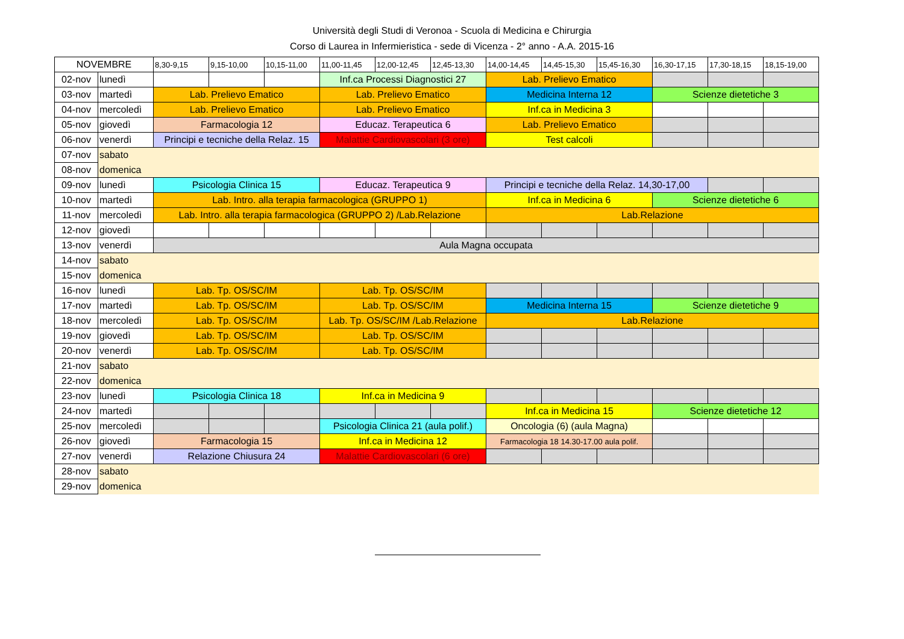Università degli Studi di Veronoa - Scuola di Medicina e Chirurgia
Corso di Laurea in Infermieristica - sede di Vicenza - 2° anno - A.A. 2015-16
| NOVEMBRE | | 8,30-9,15 | 9,15-10,00 | 10,15-11,00 | 11,00-11,45 | 12,00-12,45 | 12,45-13,30 | 14,00-14,45 | 14,45-15,30 | 15,45-16,30 | 16,30-17,15 | 17,30-18,15 | 18,15-19,00 |
| --- | --- | --- | --- | --- | --- | --- | --- | --- | --- | --- | --- | --- | --- |
| 02-nov | lunedì | | | | Inf.ca Processi Diagnostici 27 | | | Lab. Prelievo Ematico | | | | | |
| 03-nov | martedì | Lab. Prelievo Ematico | | | Lab. Prelievo Ematico | | | Medicina Interna 12 | | | Scienze dietetiche 3 | | |
| 04-nov | mercoledì | Lab. Prelievo Ematico | | | Lab. Prelievo Ematico | | | Inf.ca in Medicina 3 | | | | | |
| 05-nov | giovedì | Farmacologia 12 | | | Educaz. Terapeutica 6 | | | Lab. Prelievo Ematico | | | | | |
| 06-nov | venerdì | Principi e tecniche della Relaz. 15 | | | Malattie Cardiovascolari (3 ore) | | | Test calcoli | | | | | |
| 07-nov | sabato | | | | | | | | | | | | |
| 08-nov | domenica | | | | | | | | | | | | |
| 09-nov | lunedì | Psicologia Clinica 15 | | | Educaz. Terapeutica 9 | | | Principi e tecniche della Relaz. 14,30-17,00 | | | | | |
| 10-nov | martedì | Lab. Intro. alla terapia farmacologica (GRUPPO 1) | | | | | | Inf.ca in Medicina 6 | | | Scienze dietetiche 6 | | |
| 11-nov | mercoledì | Lab. Intro. alla terapia farmacologica (GRUPPO 2) /Lab.Relazione | | | | | | Lab.Relazione | | | | | |
| 12-nov | giovedì | | | | | | | | | | | | |
| 13-nov | venerdì | Aula Magna occupata | | | | | | | | | | | |
| 14-nov | sabato | | | | | | | | | | | | |
| 15-nov | domenica | | | | | | | | | | | | |
| 16-nov | lunedì | Lab. Tp. OS/SC/IM | | | Lab. Tp. OS/SC/IM | | | | | | | | |
| 17-nov | martedì | Lab. Tp. OS/SC/IM | | | Lab. Tp. OS/SC/IM | | | Medicina Interna 15 | | | Scienze dietetiche 9 | | |
| 18-nov | mercoledì | Lab. Tp. OS/SC/IM | | | Lab. Tp. OS/SC/IM /Lab.Relazione | | | Lab.Relazione | | | | | |
| 19-nov | giovedì | Lab. Tp. OS/SC/IM | | | Lab. Tp. OS/SC/IM | | | | | | | | |
| 20-nov | venerdì | Lab. Tp. OS/SC/IM | | | Lab. Tp. OS/SC/IM | | | | | | | | |
| 21-nov | sabato | | | | | | | | | | | | |
| 22-nov | domenica | | | | | | | | | | | | |
| 23-nov | lunedì | Psicologia Clinica 18 | | | Inf.ca in Medicina 9 | | | | | | | | |
| 24-nov | martedì | | | | | | | Inf.ca in Medicina 15 | | | Scienze dietetiche 12 | | |
| 25-nov | mercoledì | | | | Psicologia Clinica 21 (aula polif.) | | | Oncologia (6) (aula Magna) | | | | | |
| 26-nov | giovedì | Farmacologia 15 | | | Inf.ca in Medicina 12 | | | Farmacologia 18 14.30-17.00 aula polif. | | | | | |
| 27-nov | venerdì | Relazione Chiusura 24 | | | Malattie Cardiovascolari (6 ore) | | | | | | | | |
| 28-nov | sabato | | | | | | | | | | | | |
| 29-nov | domenica | | | | | | | | | | | | |